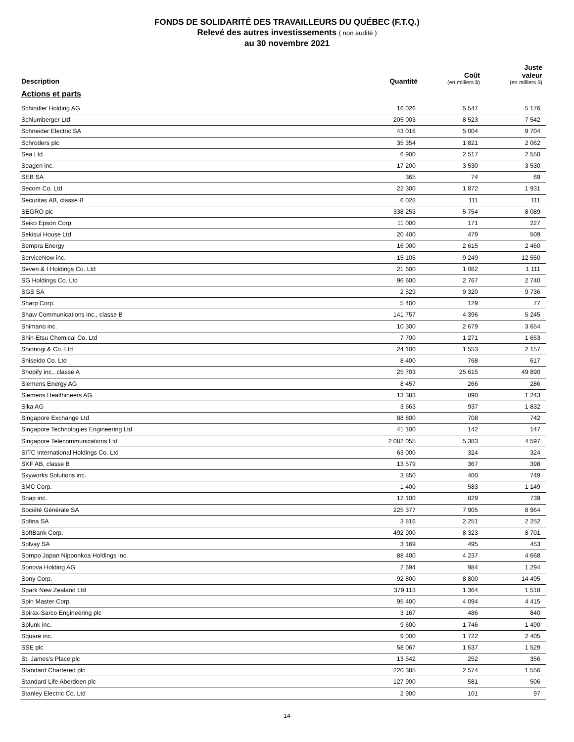FONDS DE SOLIDARITÉ DES TRAVAILLEURS DU QUÉBEC (F.T.Q.)
Relevé des autres investissements ( non audité )
au 30 novembre 2021
| Description | Quantité | Coût (en milliers $) | Juste valeur (en milliers $) |
| --- | --- | --- | --- |
| Actions et parts | | | |
| Schindler Holding AG | 16 026 | 5 547 | 5 176 |
| Schlumberger Ltd | 205 003 | 8 523 | 7 542 |
| Schneider Electric SA | 43 018 | 5 004 | 9 704 |
| Schroders plc | 35 354 | 1 821 | 2 062 |
| Sea Ltd | 6 900 | 2 517 | 2 550 |
| Seagen inc. | 17 200 | 3 530 | 3 530 |
| SEB SA | 365 | 74 | 69 |
| Secom Co. Ltd | 22 300 | 1 872 | 1 931 |
| Securitas AB, classe B | 6 028 | 111 | 111 |
| SEGRO plc | 338 253 | 5 754 | 8 089 |
| Seiko Epson Corp. | 11 000 | 171 | 227 |
| Sekisui House Ltd | 20 400 | 479 | 509 |
| Sempra Energy | 16 000 | 2 615 | 2 460 |
| ServiceNow inc. | 15 105 | 9 249 | 12 550 |
| Seven & I Holdings Co. Ltd | 21 600 | 1 082 | 1 111 |
| SG Holdings Co. Ltd | 96 600 | 2 767 | 2 740 |
| SGS SA | 2 529 | 9 320 | 9 736 |
| Sharp Corp. | 5 400 | 129 | 77 |
| Shaw Communications inc., classe B | 141 757 | 4 396 | 5 245 |
| Shimano inc. | 10 300 | 2 679 | 3 654 |
| Shin-Etsu Chemical Co. Ltd | 7 700 | 1 271 | 1 653 |
| Shionogi & Co. Ltd | 24 100 | 1 553 | 2 157 |
| Shiseido Co. Ltd | 8 400 | 768 | 617 |
| Shopify inc., classe A | 25 703 | 25 615 | 49 890 |
| Siemens Energy AG | 8 457 | 266 | 286 |
| Siemens Healthineers AG | 13 383 | 890 | 1 243 |
| Sika AG | 3 663 | 937 | 1 832 |
| Singapore Exchange Ltd | 88 800 | 708 | 742 |
| Singapore Technologies Engineering Ltd | 41 100 | 142 | 147 |
| Singapore Telecommunications Ltd | 2 082 055 | 5 383 | 4 597 |
| SITC International Holdings Co. Ltd | 63 000 | 324 | 324 |
| SKF AB, classe B | 13 579 | 367 | 398 |
| Skyworks Solutions inc. | 3 850 | 400 | 749 |
| SMC Corp. | 1 400 | 583 | 1 149 |
| Snap inc. | 12 100 | 829 | 739 |
| Société Générale SA | 225 377 | 7 905 | 8 964 |
| Sofina SA | 3 816 | 2 251 | 2 252 |
| SoftBank Corp. | 492 900 | 8 323 | 8 701 |
| Solvay SA | 3 169 | 495 | 453 |
| Sompo Japan Nipponkoa Holdings inc. | 88 400 | 4 237 | 4 668 |
| Sonova Holding AG | 2 694 | 984 | 1 294 |
| Sony Corp. | 92 800 | 8 800 | 14 495 |
| Spark New Zealand Ltd | 379 113 | 1 364 | 1 518 |
| Spin Master Corp. | 95 400 | 4 094 | 4 415 |
| Spirax-Sarco Engineering plc | 3 167 | 486 | 840 |
| Splunk inc. | 9 600 | 1 746 | 1 490 |
| Square inc. | 9 000 | 1 722 | 2 405 |
| SSE plc | 58 067 | 1 537 | 1 529 |
| St. James's Place plc | 13 542 | 252 | 356 |
| Standard Chartered plc | 220 385 | 2 574 | 1 556 |
| Standard Life Aberdeen plc | 127 900 | 581 | 506 |
| Stanley Electric Co. Ltd | 2 900 | 101 | 97 |
14